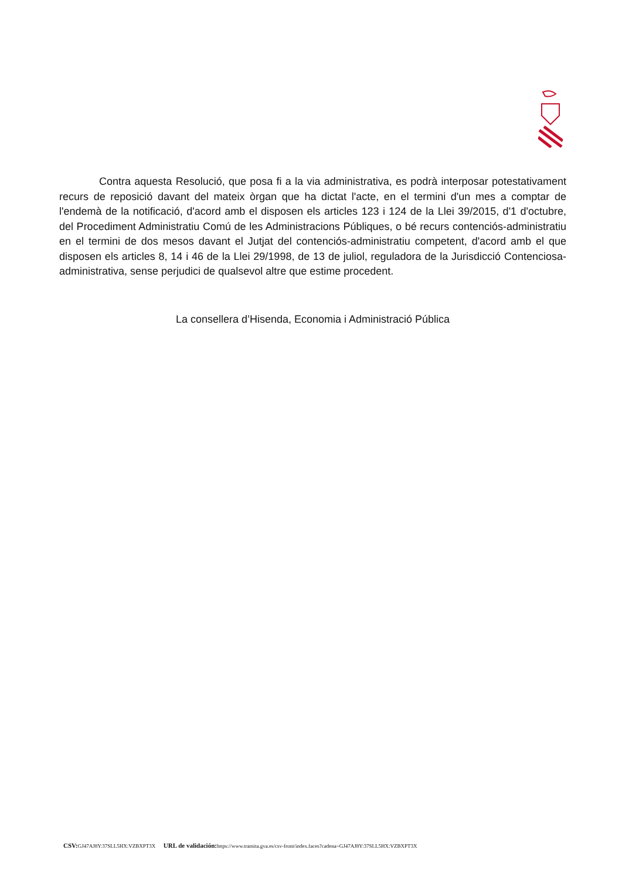Contra aquesta Resolució, que posa fi a la via administrativa, es podrà interposar potestativament recurs de reposició davant del mateix òrgan que ha dictat l'acte, en el termini d'un mes a comptar de l'endemà de la notificació, d'acord amb el disposen els articles 123 i 124 de la Llei 39/2015, d'1 d'octubre, del Procediment Administratiu Comú de les Administracions Públiques, o bé recurs contenciós-administratiu en el termini de dos mesos davant el Jutjat del contenciós-administratiu competent, d'acord amb el que disposen els articles 8, 14 i 46 de la Llei 29/1998, de 13 de juliol, reguladora de la Jurisdicció Contenciosa-administrativa, sense perjudici de qualsevol altre que estime procedent.
La consellera d’Hisenda, Economia i Administració Pública
CSV: GJ47AJ8Y:37SLL5HX:VZBXPT3X URL de validación: https://www.tramita.gva.es/csv-front/index.faces?cadena=GJ47AJ8Y:37SLL5HX:VZBXPT3X